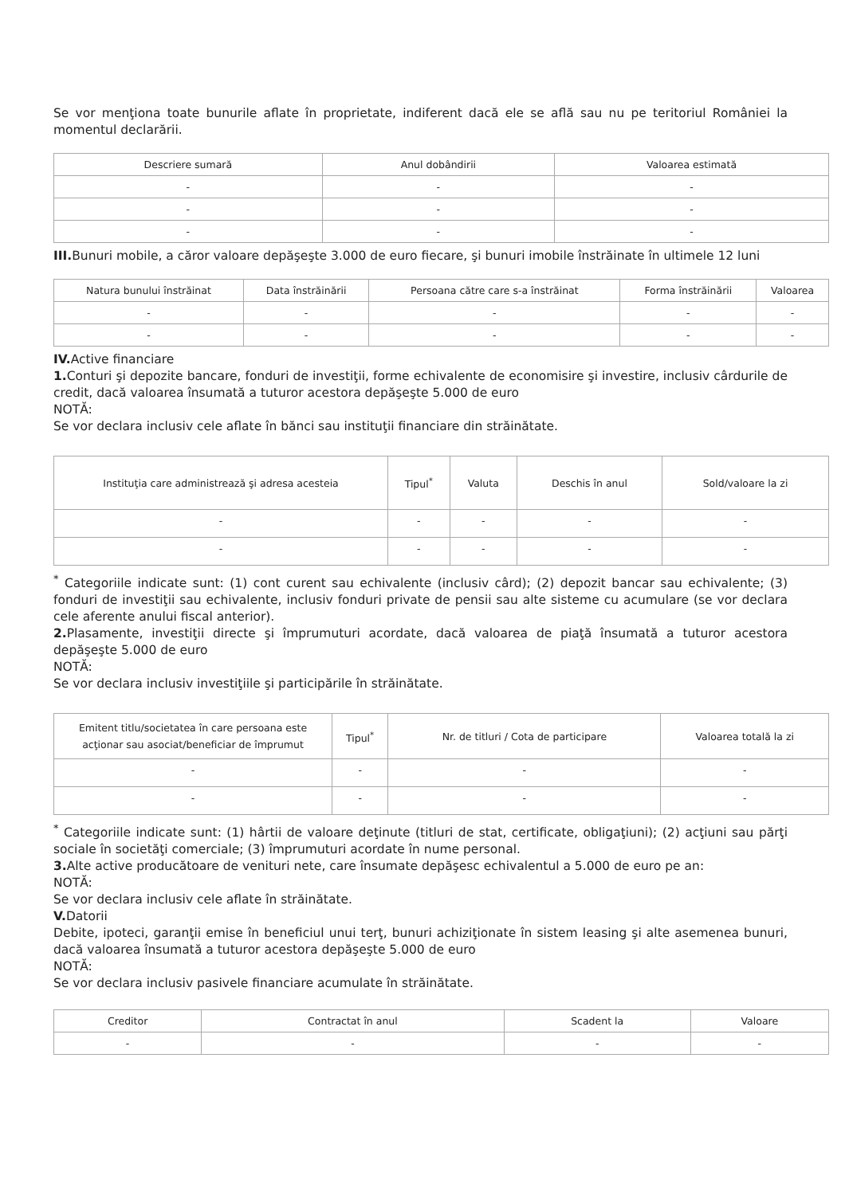Se vor menţiona toate bunurile aflate în proprietate, indiferent dacă ele se află sau nu pe teritoriul României la momentul declarării.
| Descriere sumară | Anul dobândirii | Valoarea estimată |
| --- | --- | --- |
| - | - | - |
| - | - | - |
| - | - | - |
III. Bunuri mobile, a căror valoare depăşeşte 3.000 de euro fiecare, şi bunuri imobile înstrăinate în ultimele 12 luni
| Natura bunului înstrăinat | Data înstrăinării | Persoana către care s-a înstrăinat | Forma înstrăinării | Valoarea |
| --- | --- | --- | --- | --- |
| - | - | - | - | - |
| - | - | - | - | - |
IV. Active financiare
1. Conturi şi depozite bancare, fonduri de investiţii, forme echivalente de economisire şi investire, inclusiv cârdurile de credit, dacă valoarea însumată a tuturor acestora depăşeşte 5.000 de euro
NOTĂ:
Se vor declara inclusiv cele aflate în bănci sau instituţii financiare din străinătate.
| Instituţia care administrează şi adresa acesteia | Tipul<sup>*</sup> | Valuta | Deschis în anul | Sold/valoare la zi |
| --- | --- | --- | --- | --- |
| - | - | - | - | - |
| - | - | - | - | - |
<sup>*</sup> Categoriile indicate sunt: (1) cont curent sau echivalente (inclusiv cârd); (2) depozit bancar sau echivalente; (3) fonduri de investiţii sau echivalente, inclusiv fonduri private de pensii sau alte sisteme cu acumulare (se vor declara cele aferente anului fiscal anterior).
2. Plasamente, investiţii directe şi împrumuturi acordate, dacă valoarea de piaţă însumată a tuturor acestora depăşeşte 5.000 de euro
NOTĂ:
Se vor declara inclusiv investiţiile şi participările în străinătate.
| Emitent titlu/societatea în care persoana este acţionar sau asociat/beneficiar de împrumut | Tipul<sup>*</sup> | Nr. de titluri / Cota de participare | Valoarea totală la zi |
| --- | --- | --- | --- |
| - | - | - | - |
| - | - | - | - |
<sup>*</sup> Categoriile indicate sunt: (1) hârtii de valoare deţinute (titluri de stat, certificate, obligaţiuni); (2) acţiuni sau părţi sociale în societăţi comerciale; (3) împrumuturi acordate în nume personal.
3. Alte active producătoare de venituri nete, care însumate depăşesc echivalentul a 5.000 de euro pe an:
NOTĂ:
Se vor declara inclusiv cele aflate în străinătate.
V. Datorii
Debite, ipoteci, garanţii emise în beneficiul unui terţ, bunuri achiziţionate în sistem leasing şi alte asemenea bunuri, dacă valoarea însumată a tuturor acestora depăşeşte 5.000 de euro
NOTĂ:
Se vor declara inclusiv pasivele financiare acumulate în străinătate.
| Creditor | Contractat în anul | Scadent la | Valoare |
| --- | --- | --- | --- |
| - | - | - | - |